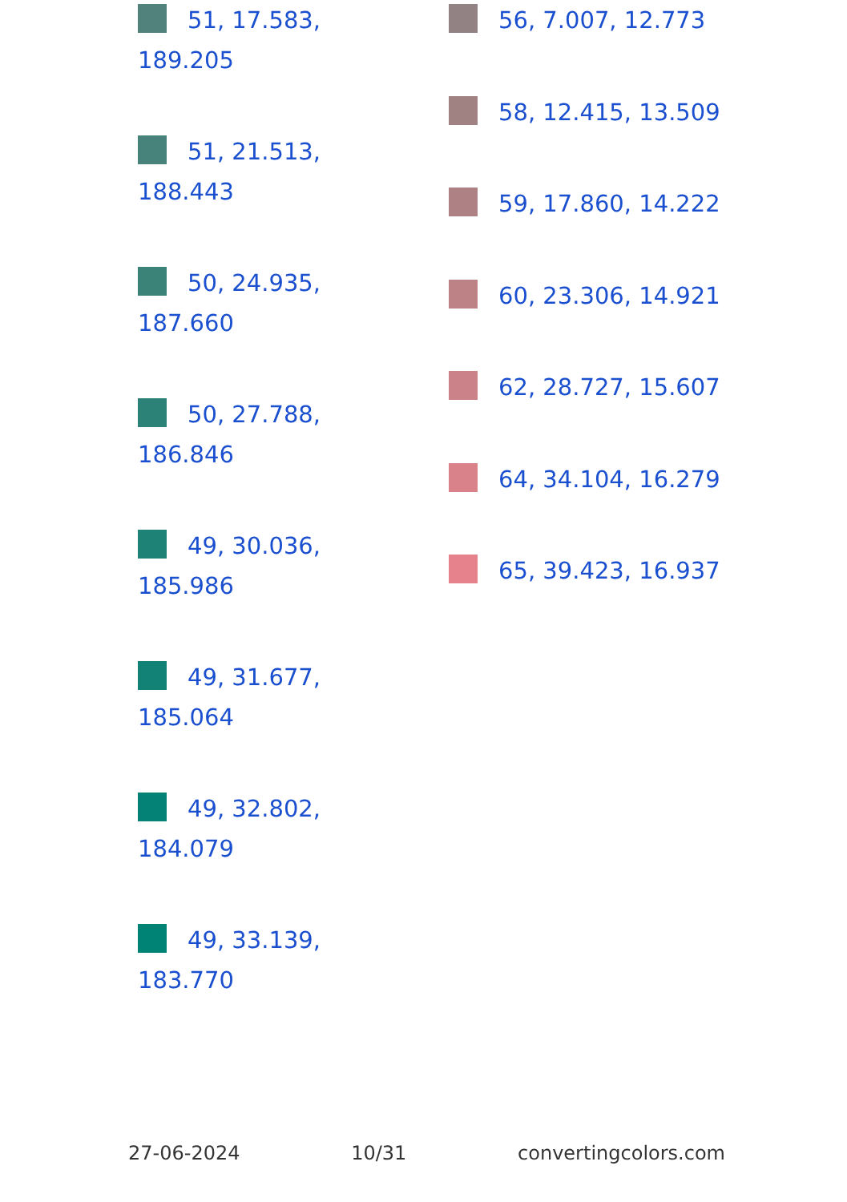51, 17.583, 189.205
51, 21.513, 188.443
50, 24.935, 187.660
50, 27.788, 186.846
49, 30.036, 185.986
49, 31.677, 185.064
49, 32.802, 184.079
49, 33.139, 183.770
56, 7.007, 12.773
58, 12.415, 13.509
59, 17.860, 14.222
60, 23.306, 14.921
62, 28.727, 15.607
64, 34.104, 16.279
65, 39.423, 16.937
27-06-2024 10/31 convertingcolors.com